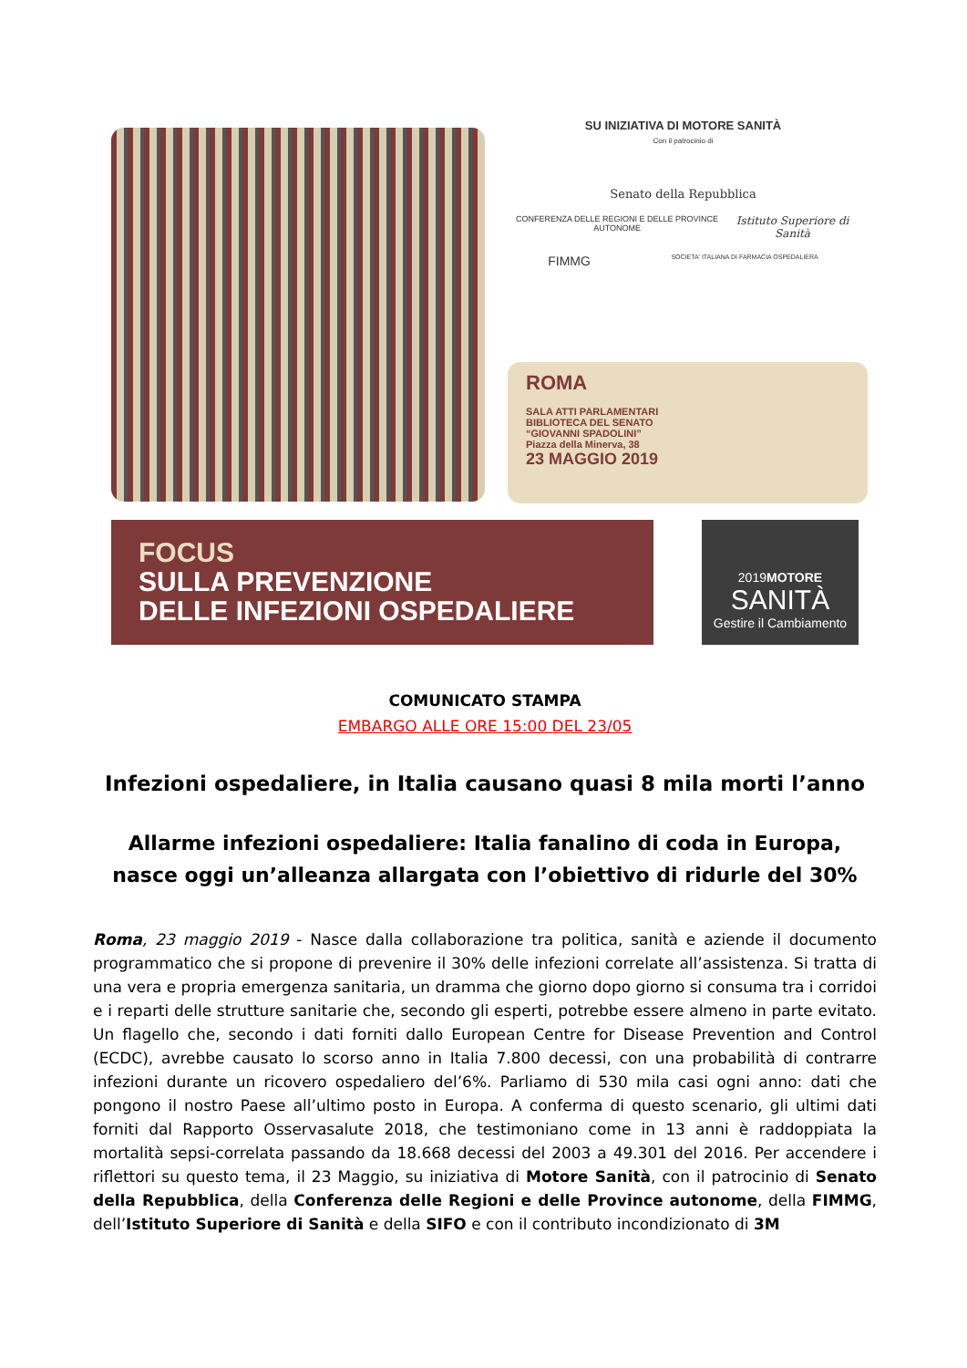SU INIZIATIVA DI MOTORE SANITÀ
Con il patrocinio di
Senato della Repubblica
CONFERENZA DELLE REGIONI E DELLE PROVINCE AUTONOME Istituto Superiore di Sanità
FIMMG SOCIETA' ITALIANA DI FARMACIA OSPEDALIERA
ROMA
SALA ATTI PARLAMENTARI
BIBLIOTECA DEL SENATO
“GIOVANNI SPADOLINI”
Piazza della Minerva, 38
23 MAGGIO 2019
FOCUS
SULLA PREVENZIONE
DELLE INFEZIONI OSPEDALIERE
2019MOTORE
SANITÀ
Gestire il Cambiamento
COMUNICATO STAMPA
EMBARGO ALLE ORE 15:00 DEL 23/05
Infezioni ospedaliere, in Italia causano quasi 8 mila morti l’anno
Allarme infezioni ospedaliere: Italia fanalino di coda in Europa, nasce oggi un’alleanza allargata con l’obiettivo di ridurle del 30%
Roma, 23 maggio 2019 - Nasce dalla collaborazione tra politica, sanità e aziende il documento programmatico che si propone di prevenire il 30% delle infezioni correlate all’assistenza. Si tratta di una vera e propria emergenza sanitaria, un dramma che giorno dopo giorno si consuma tra i corridoi e i reparti delle strutture sanitarie che, secondo gli esperti, potrebbe essere almeno in parte evitato. Un flagello che, secondo i dati forniti dallo European Centre for Disease Prevention and Control (ECDC), avrebbe causato lo scorso anno in Italia 7.800 decessi, con una probabilità di contrarre infezioni durante un ricovero ospedaliero del’6%. Parliamo di 530 mila casi ogni anno: dati che pongono il nostro Paese all’ultimo posto in Europa. A conferma di questo scenario, gli ultimi dati forniti dal Rapporto Osservasalute 2018, che testimoniano come in 13 anni è raddoppiata la mortalità sepsi-correlata passando da 18.668 decessi del 2003 a 49.301 del 2016. Per accendere i riflettori su questo tema, il 23 Maggio, su iniziativa di Motore Sanità, con il patrocinio di Senato della Repubblica, della Conferenza delle Regioni e delle Province autonome, della FIMMG, dell’Istituto Superiore di Sanità e della SIFO e con il contributo incondizionato di 3M